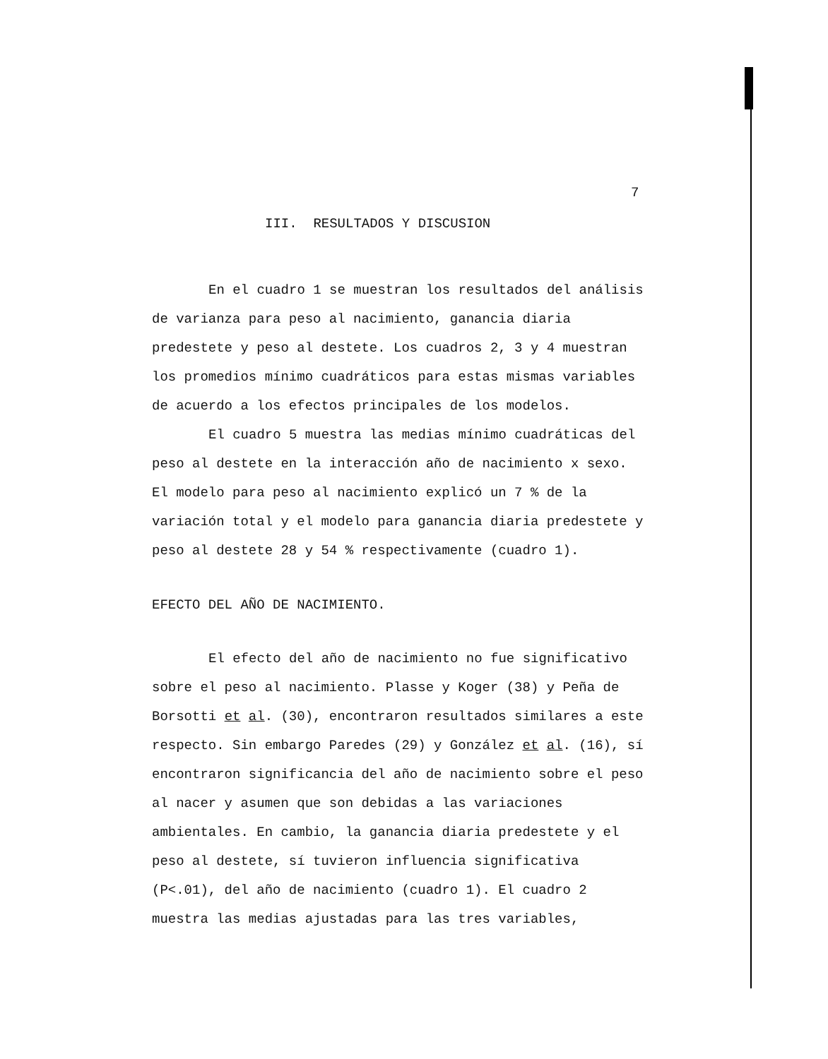7
III. RESULTADOS Y DISCUSION
En el cuadro 1 se muestran los resultados del análisis de varianza para peso al nacimiento, ganancia diaria predestete y peso al destete. Los cuadros 2, 3 y 4 muestran los promedios mínimo cuadráticos para estas mismas variables de acuerdo a los efectos principales de los modelos.
El cuadro 5 muestra las medias mínimo cuadráticas del peso al destete en la interacción año de nacimiento x sexo. El modelo para peso al nacimiento explicó un 7 % de la variación total y el modelo para ganancia diaria predestete y peso al destete 28 y 54 % respectivamente (cuadro 1).
EFECTO DEL AÑO DE NACIMIENTO.
El efecto del año de nacimiento no fue significativo sobre el peso al nacimiento. Plasse y Koger (38) y Peña de Borsotti et al. (30), encontraron resultados similares a este respecto. Sin embargo Paredes (29) y González et al. (16), sí encontraron significancia del año de nacimiento sobre el peso al nacer y asumen que son debidas a las variaciones ambientales. En cambio, la ganancia diaria predestete y el peso al destete, sí tuvieron influencia significativa (P<.01), del año de nacimiento (cuadro 1). El cuadro 2 muestra las medias ajustadas para las tres variables,